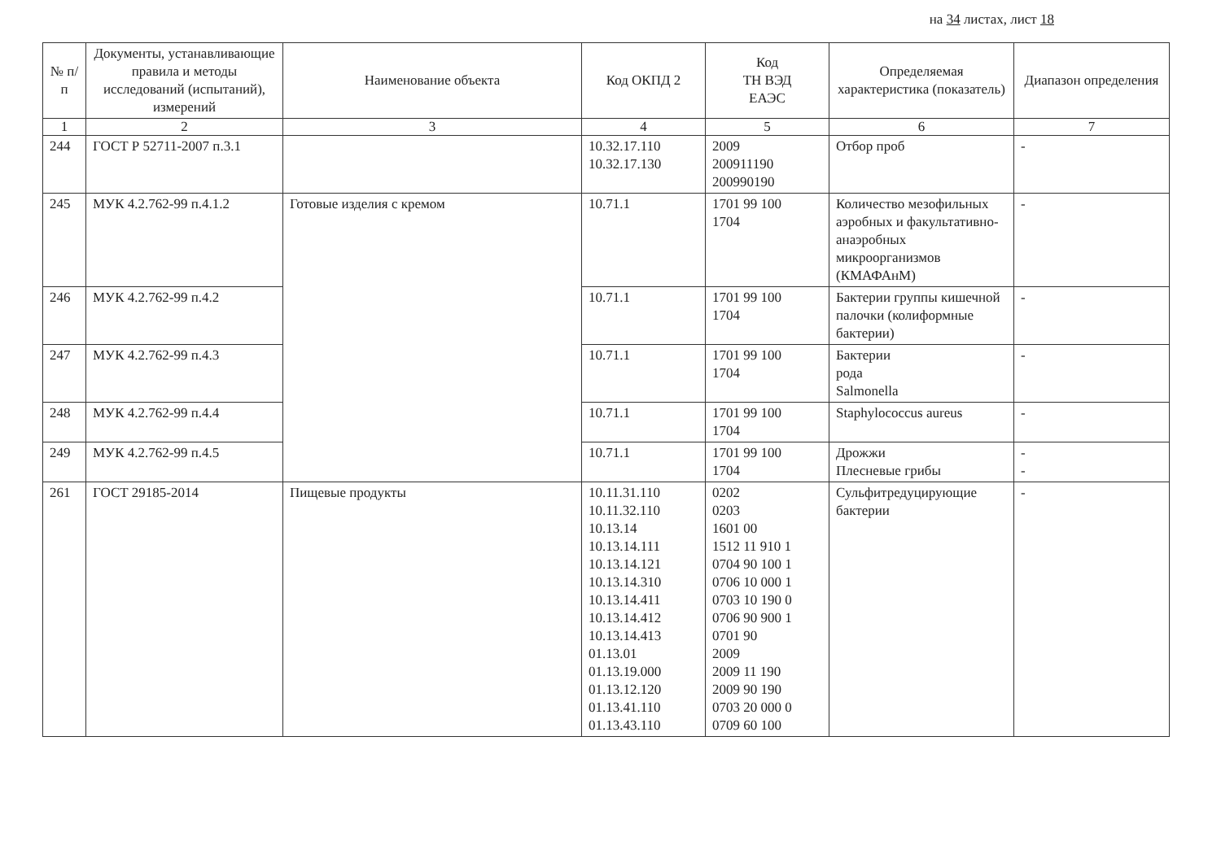на 34 листах, лист 18
| № п/п | Документы, устанавливающие правила и методы исследований (испытаний), измерений | Наименование объекта | Код ОКПД 2 | Код ТН ВЭД ЕАЭС | Определяемая характеристика (показатель) | Диапазон определения |
| --- | --- | --- | --- | --- | --- | --- |
| 1 | 2 | 3 | 4 | 5 | 6 | 7 |
| 244 | ГОСТ Р 52711-2007 п.3.1 | | 10.32.17.110 10.32.17.130 | 2009 200911190 200990190 | Отбор проб | - |
| 245 | МУК 4.2.762-99 п.4.1.2 | Готовые изделия с кремом | 10.71.1 | 1701 99 100 1704 | Количество мезофильных аэробных и факультативно-анаэробных микроорганизмов (КМАФАнМ) | - |
| 246 | МУК 4.2.762-99 п.4.2 | | 10.71.1 | 1701 99 100 1704 | Бактерии группы кишечной палочки (колиформные бактерии) | - |
| 247 | МУК 4.2.762-99 п.4.3 | | 10.71.1 | 1701 99 100 1704 | Бактерии рода Salmonella | - |
| 248 | МУК 4.2.762-99 п.4.4 | | 10.71.1 | 1701 99 100 1704 | Staphylococcus aureus | - |
| 249 | МУК 4.2.762-99 п.4.5 | | 10.71.1 | 1701 99 100 1704 | Дрожжи Плесневые грибы | - - |
| 261 | ГОСТ 29185-2014 | Пищевые продукты | 10.11.31.110 10.11.32.110 10.13.14 10.13.14.111 10.13.14.121 10.13.14.310 10.13.14.411 10.13.14.412 10.13.14.413 01.13.01 01.13.19.000 01.13.12.120 01.13.41.110 01.13.43.110 | 0202 0203 1601 00 1512 11 910 1 0704 90 100 1 0706 10 000 1 0703 10 190 0 0706 90 900 1 0701 90 2009 2009 11 190 2009 90 190 0703 20 000 0 0709 60 100 | Сульфитредуцирующие бактерии | - |